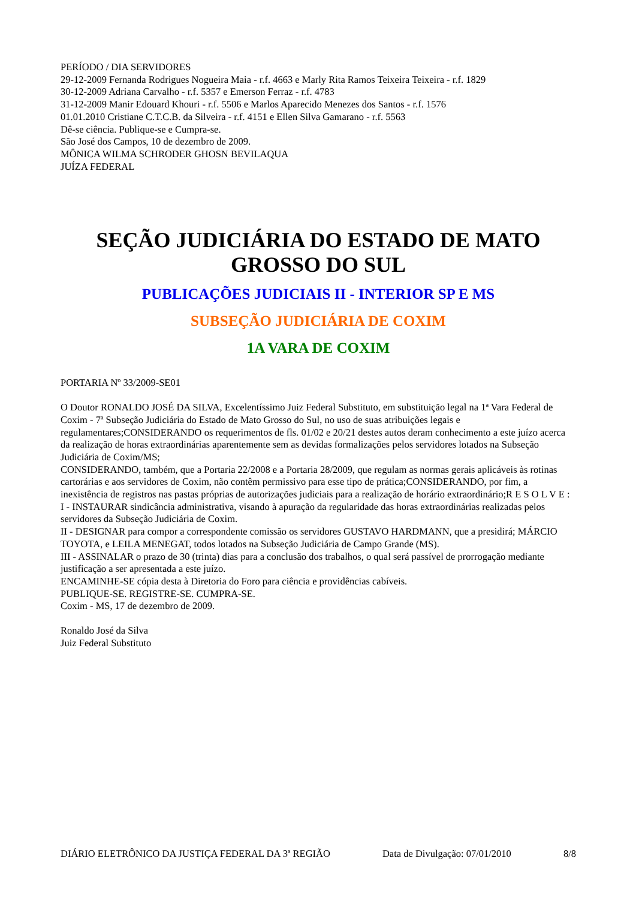PERÍODO / DIA SERVIDORES
29-12-2009 Fernanda Rodrigues Nogueira Maia - r.f. 4663 e Marly Rita Ramos Teixeira Teixeira - r.f. 1829
30-12-2009 Adriana Carvalho - r.f. 5357 e Emerson Ferraz - r.f. 4783
31-12-2009 Manir Edouard Khouri - r.f. 5506 e Marlos Aparecido Menezes dos Santos - r.f. 1576
01.01.2010 Cristiane C.T.C.B. da Silveira - r.f. 4151 e Ellen Silva Gamarano - r.f. 5563
Dê-se ciência. Publique-se e Cumpra-se.
São José dos Campos, 10 de dezembro de 2009.
MÔNICA WILMA SCHRODER GHOSN BEVILAQUA
JUÍZA FEDERAL
SEÇÃO JUDICIÁRIA DO ESTADO DE MATO GROSSO DO SUL
PUBLICAÇÕES JUDICIAIS II - INTERIOR SP E MS
SUBSEÇÃO JUDICIÁRIA DE COXIM
1A VARA DE COXIM
PORTARIA Nº 33/2009-SE01
O Doutor RONALDO JOSÉ DA SILVA, Excelentíssimo Juiz Federal Substituto, em substituição legal na 1ª Vara Federal de Coxim - 7ª Subseção Judiciária do Estado de Mato Grosso do Sul, no uso de suas atribuições legais e regulamentares;CONSIDERANDO os requerimentos de fls. 01/02 e 20/21 destes autos deram conhecimento a este juízo acerca da realização de horas extraordinárias aparentemente sem as devidas formalizações pelos servidores lotados na Subseção Judiciária de Coxim/MS;
CONSIDERANDO, também, que a Portaria 22/2008 e a Portaria 28/2009, que regulam as normas gerais aplicáveis às rotinas cartorárias e aos servidores de Coxim, não contêm permissivo para esse tipo de prática;CONSIDERANDO, por fim, a inexistência de registros nas pastas próprias de autorizações judiciais para a realização de horário extraordinário;R E S O L V E :
I - INSTAURAR sindicância administrativa, visando à apuração da regularidade das horas extraordinárias realizadas pelos servidores da Subseção Judiciária de Coxim.
II - DESIGNAR para compor a correspondente comissão os servidores GUSTAVO HARDMANN, que a presidirá; MÁRCIO TOYOTA, e LEILA MENEGAT, todos lotados na Subseção Judiciária de Campo Grande (MS).
III - ASSINALAR o prazo de 30 (trinta) dias para a conclusão dos trabalhos, o qual será passível de prorrogação mediante justificação a ser apresentada a este juízo.
ENCAMINHE-SE cópia desta à Diretoria do Foro para ciência e providências cabíveis.
PUBLIQUE-SE. REGISTRE-SE. CUMPRA-SE.
Coxim - MS, 17 de dezembro de 2009.
Ronaldo José da Silva
Juiz Federal Substituto
DIÁRIO ELETRÔNICO DA JUSTIÇA FEDERAL DA 3ª REGIÃO Data de Divulgação: 07/01/2010 8/8